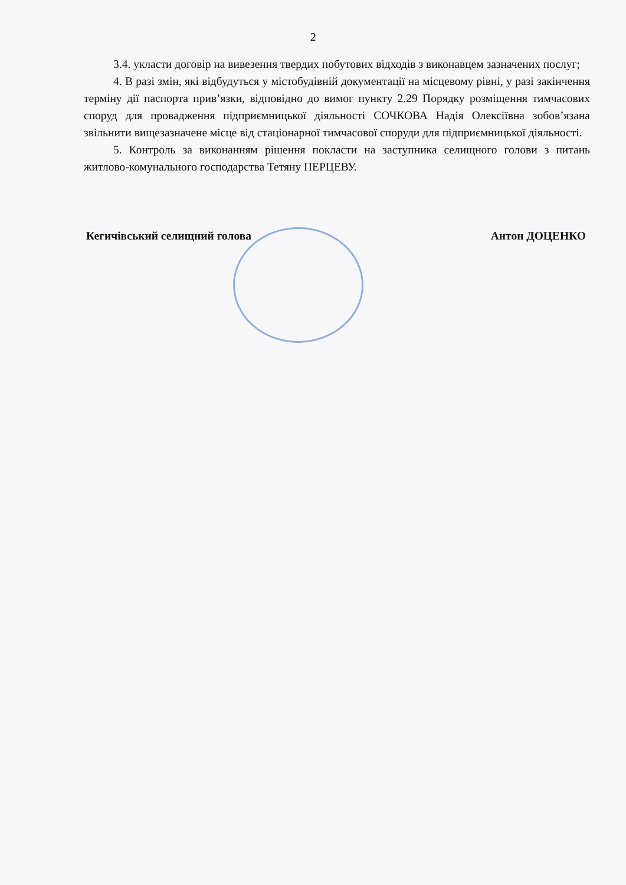2
3.4. укласти договір на вивезення твердих побутових відходів з виконавцем зазначених послуг;
4. В разі змін, які відбудуться у містобудівній документації на місцевому рівні, у разі закінчення терміну дії паспорта прив’язки, відповідно до вимог пункту 2.29 Порядку розміщення тимчасових споруд для провадження підприємницької діяльності СОЧКОВА Надія Олексіївна зобов’язана звільнити вищезазначене місце від стаціонарної тимчасової споруди для підприємницької діяльності.
5. Контроль за виконанням рішення покласти на заступника селищного голови з питань житлово-комунального господарства Тетяну ПЕРЦЕВУ.
Кегичівський селищний голова Антон ДОЦЕНКО